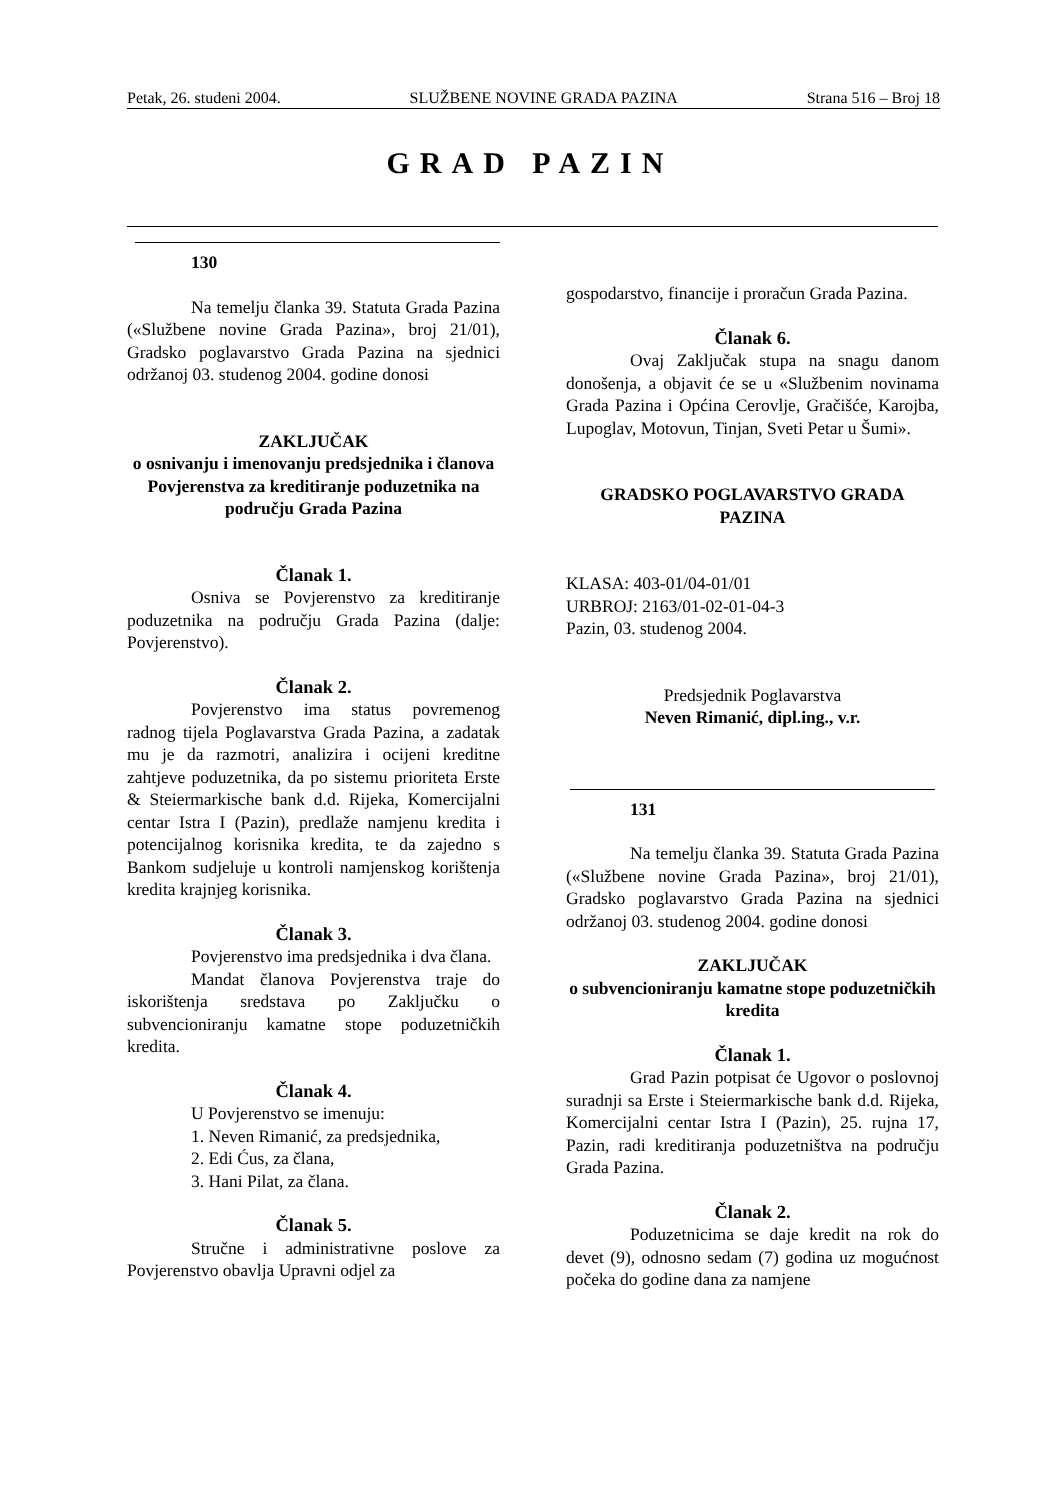Petak, 26. studeni 2004. SLUŽBENE NOVINE GRADA PAZINA Strana 516 – Broj 18
GRAD PAZIN
130
Na temelju članka 39. Statuta Grada Pazina («Službene novine Grada Pazina», broj 21/01), Gradsko poglavarstvo Grada Pazina na sjednici održanoj 03. studenog 2004. godine donosi
ZAKLJUČAK
o osnivanju i imenovanju predsjednika i članova Povjerenstva za kreditiranje poduzetnika na području Grada Pazina
Članak 1.
Osniva se Povjerenstvo za kreditiranje poduzetnika na području Grada Pazina (dalje: Povjerenstvo).
Članak 2.
Povjerenstvo ima status povremenog radnog tijela Poglavarstva Grada Pazina, a zadatak mu je da razmotri, analizira i ocijeni kreditne zahtjeve poduzetnika, da po sistemu prioriteta Erste & Steiermarkische bank d.d. Rijeka, Komercijalni centar Istra I (Pazin), predlaže namjenu kredita i potencijalnog korisnika kredita, te da zajedno s Bankom sudjeluje u kontroli namjenskog korištenja kredita krajnjeg korisnika.
Članak 3.
Povjerenstvo ima predsjednika i dva člana.
Mandat članova Povjerenstva traje do iskorištenja sredstava po Zaključku o subvencioniranju kamatne stope poduzetničkih kredita.
Članak 4.
U Povjerenstvo se imenuju:
1. Neven Rimanić, za predsjednika,
2. Edi Ćus, za člana,
3. Hani Pilat, za člana.
Članak 5.
Stručne i administrativne poslove za Povjerenstvo obavlja Upravni odjel za
gospodarstvo, financije i proračun Grada Pazina.
Članak 6.
Ovaj Zaključak stupa na snagu danom donošenja, a objavit će se u «Službenim novinama Grada Pazina i Općina Cerovlje, Gračišće, Karojba, Lupoglav, Motovun, Tinjan, Sveti Petar u Šumi».
GRADSKO POGLAVARSTVO GRADA PAZINA
KLASA: 403-01/04-01/01
URBROJ: 2163/01-02-01-04-3
Pazin, 03. studenog 2004.
Predsjednik Poglavarstva
Neven Rimanić, dipl.ing., v.r.
131
Na temelju članka 39. Statuta Grada Pazina («Službene novine Grada Pazina», broj 21/01), Gradsko poglavarstvo Grada Pazina na sjednici održanoj 03. studenog 2004. godine donosi
ZAKLJUČAK
o subvencioniranju kamatne stope poduzetničkih kredita
Članak 1.
Grad Pazin potpisat će Ugovor o poslovnoj suradnji sa Erste i Steiermarkische bank d.d. Rijeka, Komercijalni centar Istra I (Pazin), 25. rujna 17, Pazin, radi kreditiranja poduzetništva na području Grada Pazina.
Članak 2.
Poduzetnicima se daje kredit na rok do devet (9), odnosno sedam (7) godina uz mogućnost počeka do godine dana za namjene